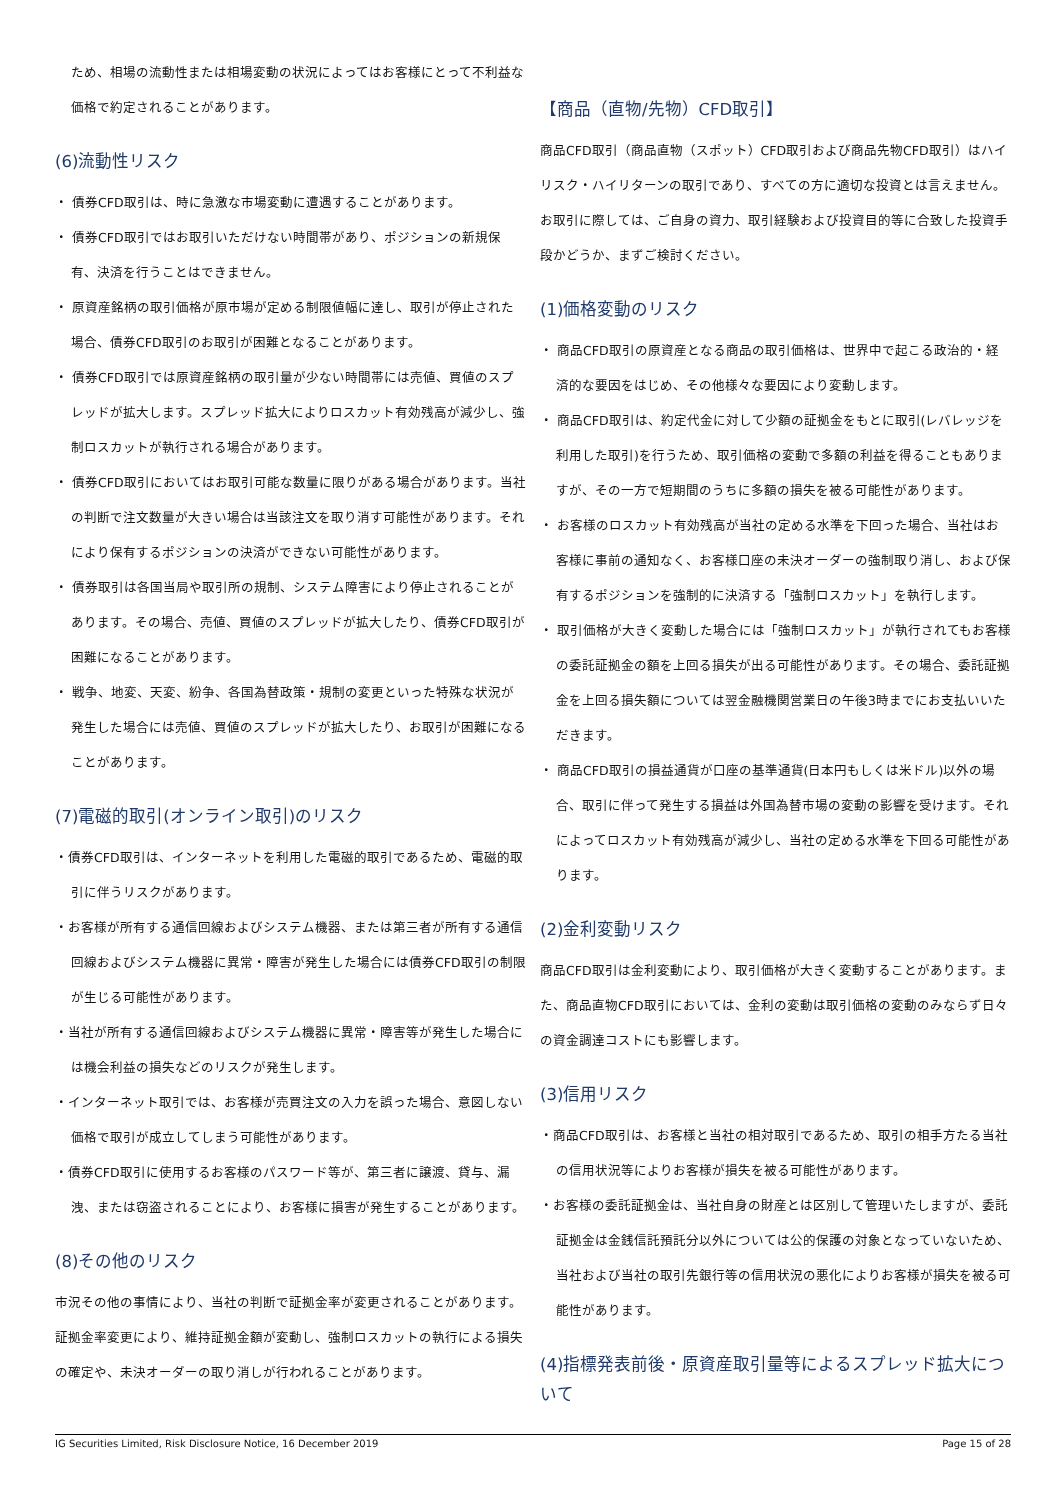ため、相場の流動性または相場変動の状況によってはお客様にとって不利益な価格で約定されることがあります。
(6)流動性リスク
・ 債券CFD取引は、時に急激な市場変動に遭遇することがあります。
・ 債券CFD取引ではお取引いただけない時間帯があり、ポジションの新規保有、決済を行うことはできません。
・ 原資産銘柄の取引価格が原市場が定める制限値幅に達し、取引が停止された場合、債券CFD取引のお取引が困難となることがあります。
・ 債券CFD取引では原資産銘柄の取引量が少ない時間帯には売値、買値のスプレッドが拡大します。スプレッド拡大によりロスカット有効残高が減少し、強制ロスカットが執行される場合があります。
・ 債券CFD取引においてはお取引可能な数量に限りがある場合があります。当社の判断で注文数量が大きい場合は当該注文を取り消す可能性があります。それにより保有するポジションの決済ができない可能性があります。
・ 債券取引は各国当局や取引所の規制、システム障害により停止されることがあります。その場合、売値、買値のスプレッドが拡大したり、債券CFD取引が困難になることがあります。
・ 戦争、地変、天変、紛争、各国為替政策・規制の変更といった特殊な状況が発生した場合には売値、買値のスプレッドが拡大したり、お取引が困難になることがあります。
(7)電磁的取引(オンライン取引)のリスク
・債券CFD取引は、インターネットを利用した電磁的取引であるため、電磁的取引に伴うリスクがあります。
・お客様が所有する通信回線およびシステム機器、または第三者が所有する通信回線およびシステム機器に異常・障害が発生した場合には債券CFD取引の制限が生じる可能性があります。
・当社が所有する通信回線およびシステム機器に異常・障害等が発生した場合には機会利益の損失などのリスクが発生します。
・インターネット取引では、お客様が売買注文の入力を誤った場合、意図しない価格で取引が成立してしまう可能性があります。
・債券CFD取引に使用するお客様のパスワード等が、第三者に譲渡、貸与、漏洩、または窃盗されることにより、お客様に損害が発生することがあります。
(8)その他のリスク
市況その他の事情により、当社の判断で証拠金率が変更されることがあります。証拠金率変更により、維持証拠金額が変動し、強制ロスカットの執行による損失の確定や、未決オーダーの取り消しが行われることがあります。
【商品（直物/先物）CFD取引】
商品CFD取引（商品直物（スポット）CFD取引および商品先物CFD取引）はハイリスク・ハイリターンの取引であり、すべての方に適切な投資とは言えません。お取引に際しては、ご自身の資力、取引経験および投資目的等に合致した投資手段かどうか、まずご検討ください。
(1)価格変動のリスク
・ 商品CFD取引の原資産となる商品の取引価格は、世界中で起こる政治的・経済的な要因をはじめ、その他様々な要因により変動します。
・ 商品CFD取引は、約定代金に対して少額の証拠金をもとに取引(レバレッジを利用した取引)を行うため、取引価格の変動で多額の利益を得ることもありますが、その一方で短期間のうちに多額の損失を被る可能性があります。
・ お客様のロスカット有効残高が当社の定める水準を下回った場合、当社はお客様に事前の通知なく、お客様口座の未決オーダーの強制取り消し、および保有するポジションを強制的に決済する「強制ロスカット」を執行します。
・ 取引価格が大きく変動した場合には「強制ロスカット」が執行されてもお客様の委託証拠金の額を上回る損失が出る可能性があります。その場合、委託証拠金を上回る損失額については翌金融機関営業日の午後3時までにお支払いいただきます。
・ 商品CFD取引の損益通貨が口座の基準通貨(日本円もしくは米ドル)以外の場合、取引に伴って発生する損益は外国為替市場の変動の影響を受けます。それによってロスカット有効残高が減少し、当社の定める水準を下回る可能性があります。
(2)金利変動リスク
商品CFD取引は金利変動により、取引価格が大きく変動することがあります。また、商品直物CFD取引においては、金利の変動は取引価格の変動のみならず日々の資金調達コストにも影響します。
(3)信用リスク
・商品CFD取引は、お客様と当社の相対取引であるため、取引の相手方たる当社の信用状況等によりお客様が損失を被る可能性があります。
・お客様の委託証拠金は、当社自身の財産とは区別して管理いたしますが、委託証拠金は金銭信託預託分以外については公的保護の対象となっていないため、当社および当社の取引先銀行等の信用状況の悪化によりお客様が損失を被る可能性があります。
(4)指標発表前後・原資産取引量等によるスプレッド拡大について
IG Securities Limited, Risk Disclosure Notice, 16 December 2019 Page 15 of 28